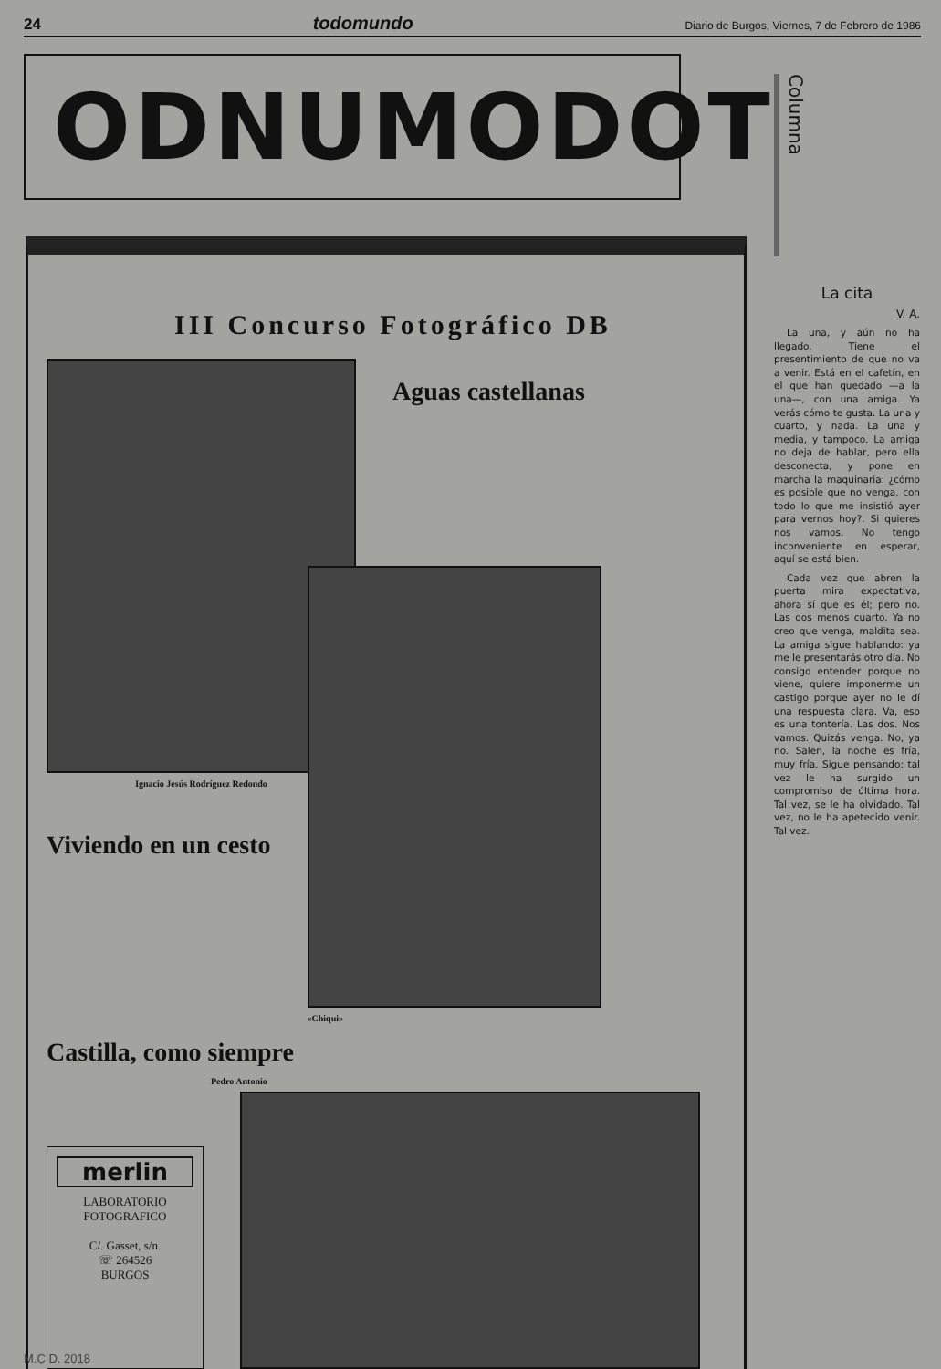24 todomundo Diario de Burgos, Viernes, 7 de Febrero de 1986
ODNUMODOT
III Concurso Fotográfico DB
Ignacio Jesús Rodríguez Redondo
Aguas castellanas
Viviendo en un cesto
«Chiqui»
Castilla, como siempre
Pedro Antonio
merlin
LABORATORIO
FOTOGRAFICO
C/. Gasset, s/n.
☏ 264526
BURGOS
Columna
La cita
V. A.
La una, y aún no ha llegado. Tiene el presentimiento de que no va a venir. Está en el cafetín, en el que han quedado —a la una—, con una amiga. Ya verás cómo te gusta. La una y cuarto, y nada. La una y media, y tampoco. La amiga no deja de hablar, pero ella desconecta, y pone en marcha la maquinaria: ¿cómo es posible que no venga, con todo lo que me insistió ayer para vernos hoy?. Si quieres nos vamos. No tengo inconveniente en esperar, aquí se está bien.
Cada vez que abren la puerta mira expectativa, ahora sí que es él; pero no. Las dos menos cuarto. Ya no creo que venga, maldita sea. La amiga sigue hablando: ya me le presentarás otro día. No consigo entender porque no viene, quiere imponerme un castigo porque ayer no le dí una respuesta clara. Va, eso es una tontería. Las dos. Nos vamos. Quizás venga. No, ya no. Salen, la noche es fría, muy fría. Sigue pensando: tal vez le ha surgido un compromiso de última hora. Tal vez, se le ha olvidado. Tal vez, no le ha apetecido venir. Tal vez.
M.C.D. 2018